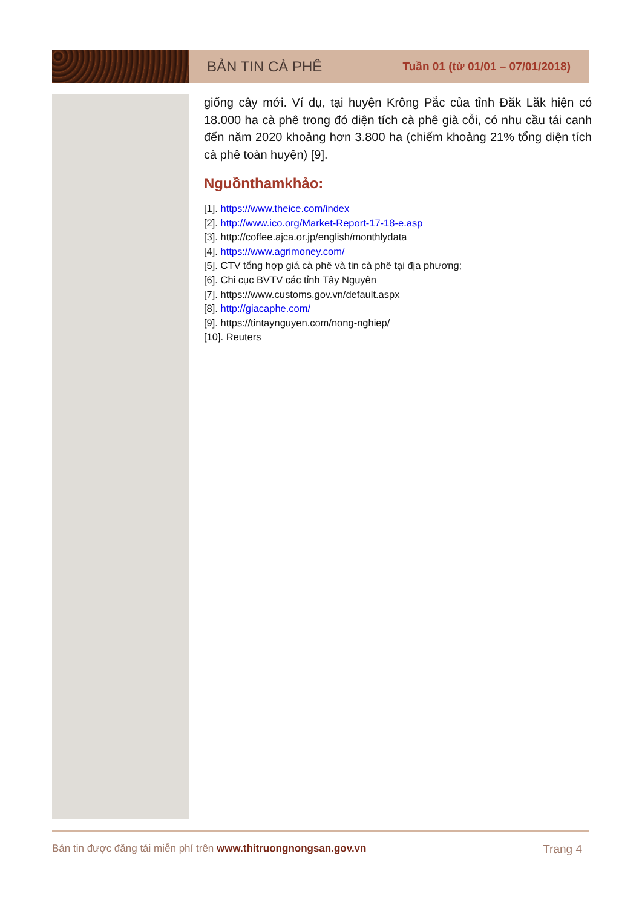BẢN TIN CÀ PHÊ
Tuần 01 (từ 01/01 – 07/01/2018)
giống cây mới. Ví dụ, tại huyện Krông Pắc của tỉnh Đăk Lăk hiện có 18.000 ha cà phê trong đó diện tích cà phê già cỗi, có nhu cầu tái canh đến năm 2020 khoảng hơn 3.800 ha (chiếm khoảng 21% tổng diện tích cà phê toàn huyện) [9].
Nguồnthamkhảo:
[1]. https://www.theice.com/index
[2]. http://www.ico.org/Market-Report-17-18-e.asp
[3]. http://coffee.ajca.or.jp/english/monthlydata
[4]. https://www.agrimoney.com/
[5]. CTV tổng hợp giá cà phê và tin cà phê tại địa phương;
[6]. Chi cục BVTV các tỉnh Tây Nguyên
[7]. https://www.customs.gov.vn/default.aspx
[8]. http://giacaphe.com/
[9]. https://tintaynguyen.com/nong-nghiep/
[10]. Reuters
Bản tin được đăng tải miễn phí trên www.thitruongnongsan.gov.vn Trang 4